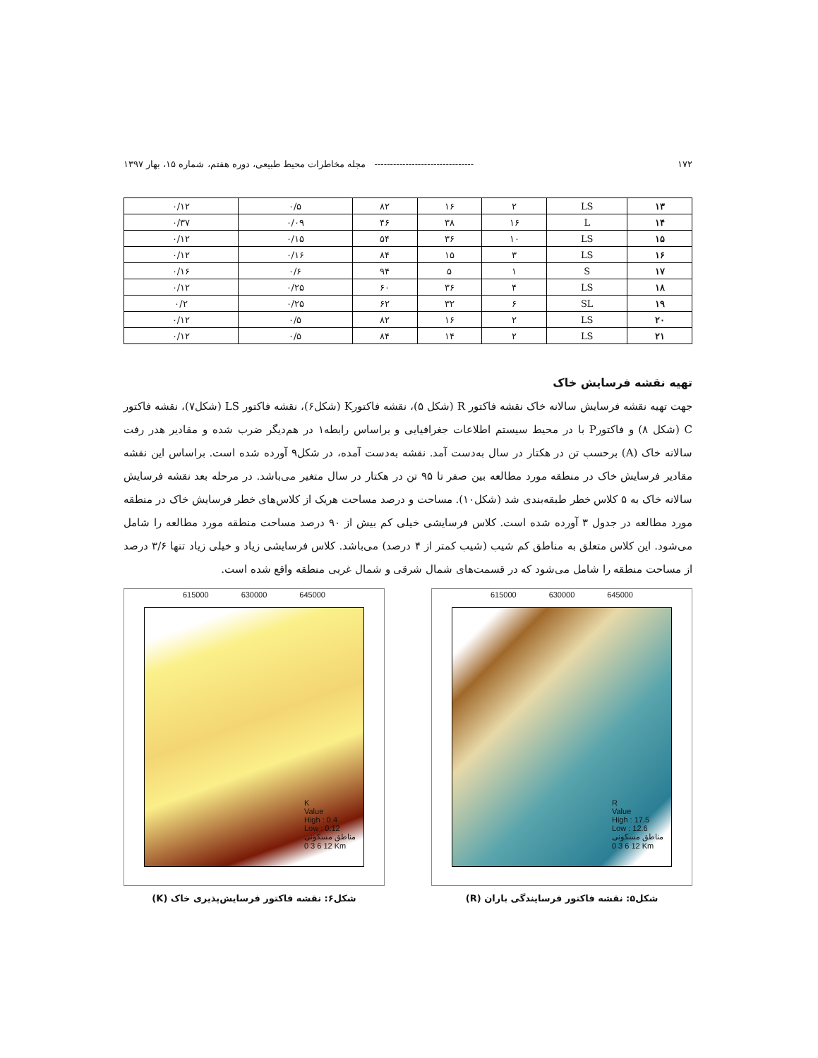۱۷۲ -------------------------------- مجله مخاطرات محیط طبیعی، دوره هفتم، شماره ۱۵، بهار ۱۳۹۷
| ۱۳ | LS | ۲ | ۱۶ | ۸۲ | ۰/۵ | ۰/۱۲ |
| ۱۴ | L | ۱۶ | ۳۸ | ۴۶ | ۰/۰۹ | ۰/۳۷ |
| ۱۵ | LS | ۱۰ | ۳۶ | ۵۴ | ۰/۱۵ | ۰/۱۲ |
| ۱۶ | LS | ۳ | ۱۵ | ۸۴ | ۰/۱۶ | ۰/۱۲ |
| ۱۷ | S | ۱ | ۵ | ۹۴ | ۰/۶ | ۰/۱۶ |
| ۱۸ | LS | ۴ | ۳۶ | ۶۰ | ۰/۲۵ | ۰/۱۲ |
| ۱۹ | SL | ۶ | ۳۲ | ۶۲ | ۰/۲۵ | ۰/۲ |
| ۲۰ | LS | ۲ | ۱۶ | ۸۲ | ۰/۵ | ۰/۱۲ |
| ۲۱ | LS | ۲ | ۱۴ | ۸۴ | ۰/۵ | ۰/۱۲ |
تهیه نقشه فرسایش خاک
جهت تهیه نقشه فرسایش سالانه خاک نقشه فاکتور R (شکل ۵)، نقشه فاکتورK (شکل۶)، نقشه فاکتور LS (شکل۷)، نقشه فاکتور C (شکل ۸) و فاکتورP با در محیط سیستم اطلاعات جغرافیایی و براساس رابطه۱ در هم‌دیگر ضرب شده و مقادیر هدر رفت سالانه خاک (A) برحسب تن در هکتار در سال به‌دست آمد. نقشه به‌دست آمده، در شکل۹ آورده شده است. براساس این نقشه مقادیر فرسایش خاک در منطقه مورد مطالعه بین صفر تا ۹۵ تن در هکتار در سال متغیر می‌باشد. در مرحله بعد نقشه فرسایش سالانه خاک به ۵ کلاس خطر طبقه‌بندی شد (شکل۱۰). مساحت و درصد مساحت هریک از کلاس‌های خطر فرسایش خاک در منطقه مورد مطالعه در جدول ۳ آورده شده است. کلاس فرسایشی خیلی کم بیش از ۹۰ درصد مساحت منطقه مورد مطالعه را شامل می‌شود. این کلاس متعلق به مناطق کم شیب (شیب کمتر از ۴ درصد) می‌باشد. کلاس فرسایشی زیاد و خیلی زیاد تنها ۳/۶ درصد از مساحت منطقه را شامل می‌شود که در قسمت‌های شمال شرقی و شمال غربی منطقه واقع شده است.
615000 630000 645000
R
Value
High : 17.5
Low : 12.6
مناطق مسکونی
0 3 6 12 Km
شکل۵: نقشه فاکتور فرسایندگی باران (R)
615000 630000 645000
K
Value
High : 0.4
Low : 0.12
مناطق مسکونی
0 3 6 12 Km
شکل۶: نقشه فاکتور فرسایش‌پذیری خاک (K)